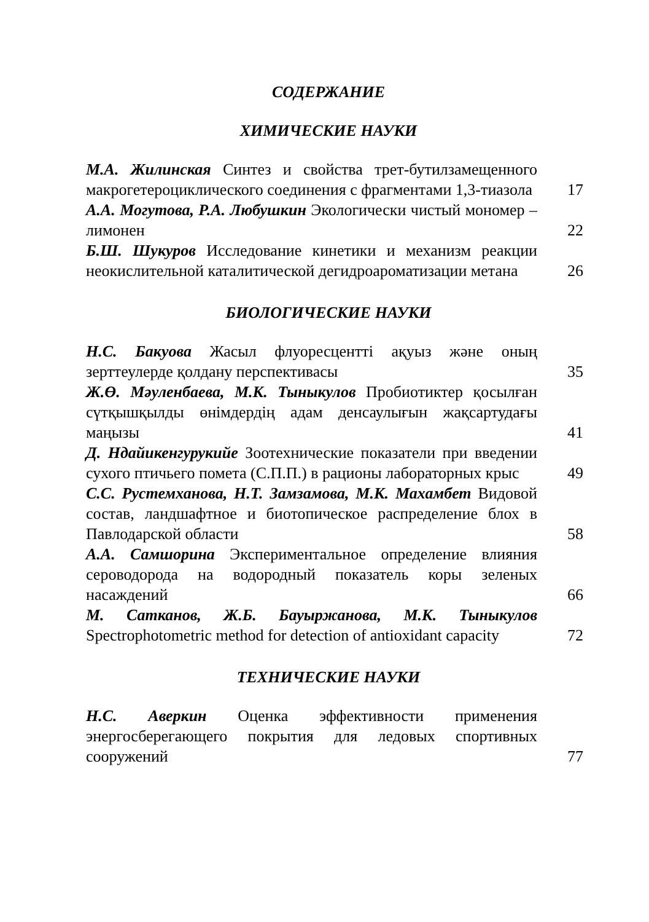СОДЕРЖАНИЕ
ХИМИЧЕСКИЕ НАУКИ
М.А. Жилинская Синтез и свойства трет-бутилзамещенного макрогетероциклического соединения с фрагментами 1,3-тиазола
17
А.А. Могутова, Р.А. Любушкин Экологически чистый мономер – лимонен
22
Б.Ш. Шукуров Исследование кинетики и механизм реакции неокислительной каталитической дегидроароматизации метана
26
БИОЛОГИЧЕСКИЕ НАУКИ
Н.С. Бакуова Жасыл флуоресцентті ақуыз және оның зерттеулерде қолдану перспективасы
35
Ж.Ө. Мәуленбаева, М.К. Тыныкулов Пробиотиктер қосылған сүтқышқылды өнімдердің адам денсаулығын жақсартудағы маңызы
41
Д. Ндайикенгурукийе Зоотехнические показатели при введении сухого птичьего помета (С.П.П.) в рационы лабораторных крыс
49
С.С. Рустемханова, Н.Т. Замзамова, М.К. Махамбет Видовой состав, ландшафтное и биотопическое распределение блох в Павлодарской области
58
А.А. Самшорина Экспериментальное определение влияния сероводорода на водородный показатель коры зеленых насаждений
66
М. Сатканов, Ж.Б. Бауыржанова, М.К. Тыныкулов Spectrophotometric method for detection of antioxidant capacity
72
ТЕХНИЧЕСКИЕ НАУКИ
Н.С. Аверкин Оценка эффективности применения энергосберегающего покрытия для ледовых спортивных сооружений
77